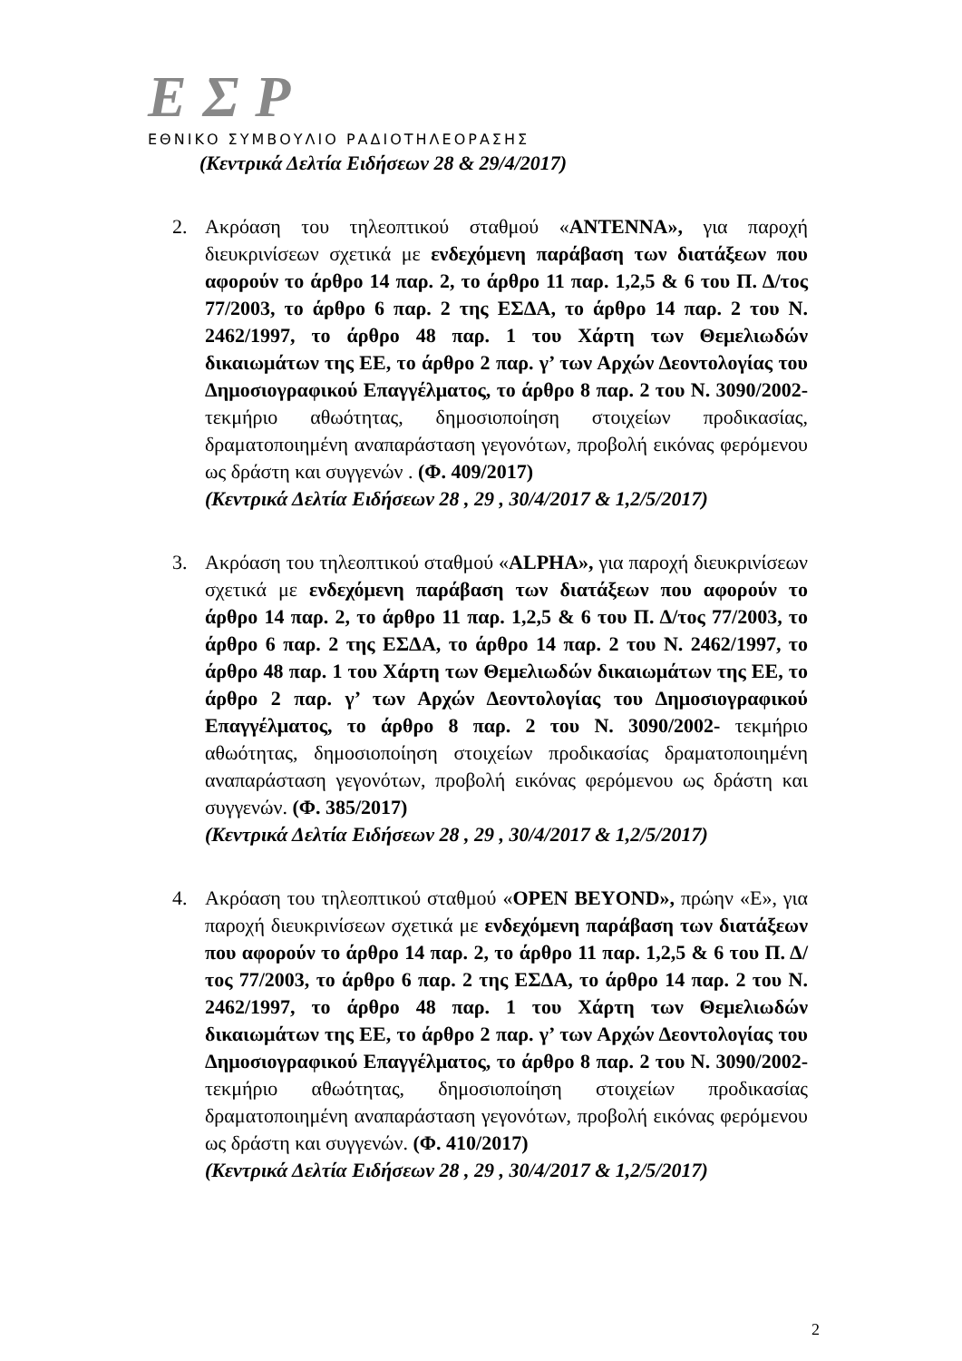ΕΣΡ
ΕΘΝΙΚΟ ΣΥΜΒΟΥΛΙΟ ΡΑΔΙΟΤΗΛΕΟΡΑΣΗΣ
(Κεντρικά Δελτία Ειδήσεων 28 & 29/4/2017)
2. Ακρόαση του τηλεοπτικού σταθμού «ANTENNA», για παροχή διευκρινίσεων σχετικά με ενδεχόμενη παράβαση των διατάξεων που αφορούν το άρθρο 14 παρ. 2, το άρθρο 11 παρ. 1,2,5 & 6 του Π. Δ/τος 77/2003, το άρθρο 6 παρ. 2 της ΕΣΔΑ, το άρθρο 14 παρ. 2 του Ν. 2462/1997, το άρθρο 48 παρ. 1 του Χάρτη των Θεμελιωδών δικαιωμάτων της ΕΕ, το άρθρο 2 παρ. γ’ των Αρχών Δεοντολογίας του Δημοσιογραφικού Επαγγέλματος, το άρθρο 8 παρ. 2 του Ν. 3090/2002- τεκμήριο αθωότητας, δημοσιοποίηση στοιχείων προδικασίας, δραματοποιημένη αναπαράσταση γεγονότων, προβολή εικόνας φερόμενου ως δράστη και συγγενών . (Φ. 409/2017)
(Κεντρικά Δελτία Ειδήσεων 28 , 29 , 30/4/2017 & 1,2/5/2017)
3. Ακρόαση του τηλεοπτικού σταθμού «ALPHA», για παροχή διευκρινίσεων σχετικά με ενδεχόμενη παράβαση των διατάξεων που αφορούν το άρθρο 14 παρ. 2, το άρθρο 11 παρ. 1,2,5 & 6 του Π. Δ/τος 77/2003, το άρθρο 6 παρ. 2 της ΕΣΔΑ, το άρθρο 14 παρ. 2 του Ν. 2462/1997, το άρθρο 48 παρ. 1 του Χάρτη των Θεμελιωδών δικαιωμάτων της ΕΕ, το άρθρο 2 παρ. γ’ των Αρχών Δεοντολογίας του Δημοσιογραφικού Επαγγέλματος, το άρθρο 8 παρ. 2 του Ν. 3090/2002- τεκμήριο αθωότητας, δημοσιοποίηση στοιχείων προδικασίας δραματοποιημένη αναπαράσταση γεγονότων, προβολή εικόνας φερόμενου ως δράστη και συγγενών. (Φ. 385/2017)
(Κεντρικά Δελτία Ειδήσεων 28 , 29 , 30/4/2017 & 1,2/5/2017)
4. Ακρόαση του τηλεοπτικού σταθμού «OPEN BEYOND», πρώην «Ε», για παροχή διευκρινίσεων σχετικά με ενδεχόμενη παράβαση των διατάξεων που αφορούν το άρθρο 14 παρ. 2, το άρθρο 11 παρ. 1,2,5 & 6 του Π. Δ/τος 77/2003, το άρθρο 6 παρ. 2 της ΕΣΔΑ, το άρθρο 14 παρ. 2 του Ν. 2462/1997, το άρθρο 48 παρ. 1 του Χάρτη των Θεμελιωδών δικαιωμάτων της ΕΕ, το άρθρο 2 παρ. γ’ των Αρχών Δεοντολογίας του Δημοσιογραφικού Επαγγέλματος, το άρθρο 8 παρ. 2 του Ν. 3090/2002- τεκμήριο αθωότητας, δημοσιοποίηση στοιχείων προδικασίας δραματοποιημένη αναπαράσταση γεγονότων, προβολή εικόνας φερόμενου ως δράστη και συγγενών. (Φ. 410/2017)
(Κεντρικά Δελτία Ειδήσεων 28 , 29 , 30/4/2017 & 1,2/5/2017)
2